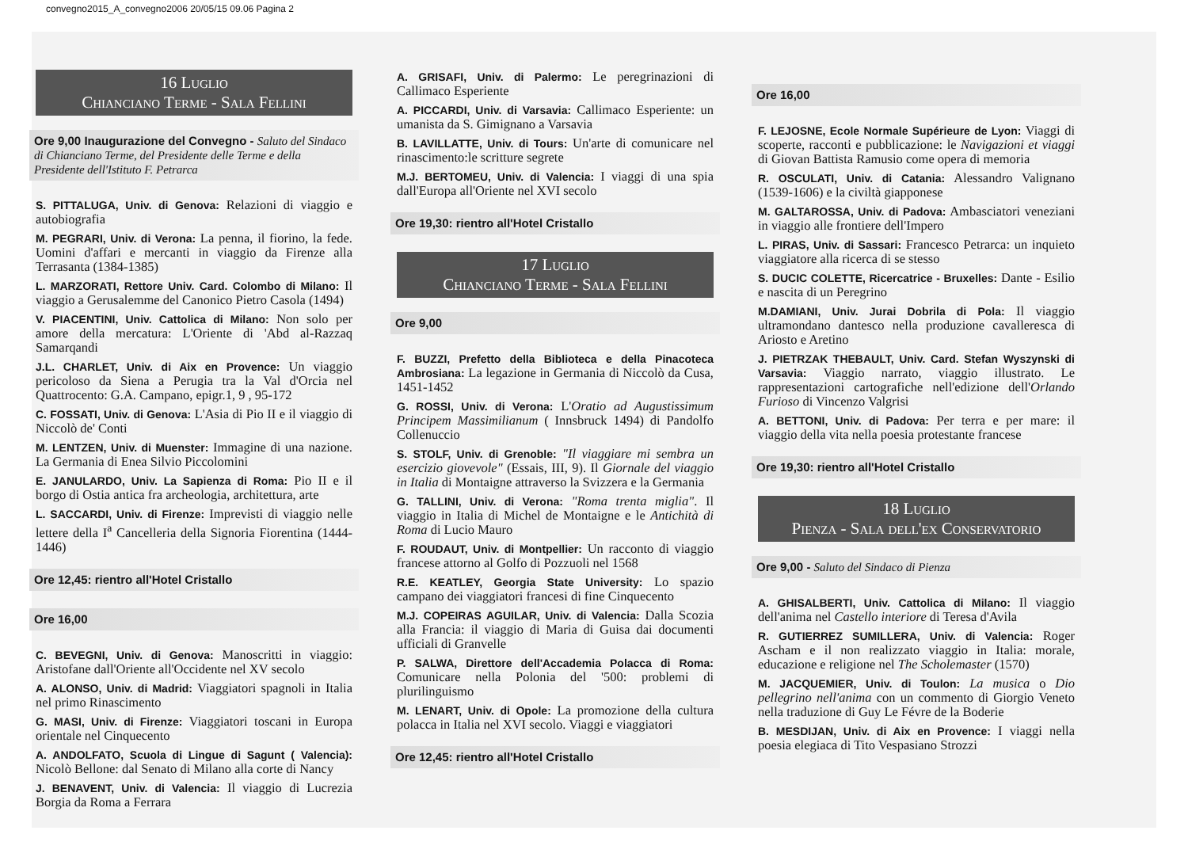convegno2015_A_convegno2006 20/05/15 09.06 Pagina 2
16 Luglio
Chianciano Terme - Sala Fellini
Ore 9,00 Inaugurazione del Convegno - Saluto del Sindaco di Chianciano Terme, del Presidente delle Terme e della Presidente dell'Istituto F. Petrarca
S. PITTALUGA, Univ. di Genova: Relazioni di viaggio e autobiografia
M. PEGRARI, Univ. di Verona: La penna, il fiorino, la fede. Uomini d'affari e mercanti in viaggio da Firenze alla Terrasanta (1384-1385)
L. MARZORATI, Rettore Univ. Card. Colombo di Milano: Il viaggio a Gerusalemme del Canonico Pietro Casola (1494)
V. PIACENTINI, Univ. Cattolica di Milano: Non solo per amore della mercatura: L'Oriente di 'Abd al-Razzaq Samarqandi
J.L. CHARLET, Univ. di Aix en Provence: Un viaggio pericoloso da Siena a Perugia tra la Val d'Orcia nel Quattrocento: G.A. Campano, epigr.1, 9 , 95-172
C. FOSSATI, Univ. di Genova: L'Asia di Pio II e il viaggio di Niccolò de' Conti
M. LENTZEN, Univ. di Muenster: Immagine di una nazione. La Germania di Enea Silvio Piccolomini
E. JANULARDO, Univ. La Sapienza di Roma: Pio II e il borgo di Ostia antica fra archeologia, architettura, arte
L. SACCARDI, Univ. di Firenze: Imprevisti di viaggio nelle lettere della I<sup>a</sup> Cancelleria della Signoria Fiorentina (1444-1446)
Ore 12,45: rientro all'Hotel Cristallo
Ore 16,00
C. BEVEGNI, Univ. di Genova: Manoscritti in viaggio: Aristofane dall'Oriente all'Occidente nel XV secolo
A. ALONSO, Univ. di Madrid: Viaggiatori spagnoli in Italia nel primo Rinascimento
G. MASI, Univ. di Firenze: Viaggiatori toscani in Europa orientale nel Cinquecento
A. ANDOLFATO, Scuola di Lingue di Sagunt ( Valencia): Nicolò Bellone: dal Senato di Milano alla corte di Nancy
J. BENAVENT, Univ. di Valencia: Il viaggio di Lucrezia Borgia da Roma a Ferrara
A. GRISAFI, Univ. di Palermo: Le peregrinazioni di Callimaco Esperiente
A. PICCARDI, Univ. di Varsavia: Callimaco Esperiente: un umanista da S. Gimignano a Varsavia
B. LAVILLATTE, Univ. di Tours: Un'arte di comunicare nel rinascimento:le scritture segrete
M.J. BERTOMEU, Univ. di Valencia: I viaggi di una spia dall'Europa all'Oriente nel XVI secolo
Ore 19,30: rientro all'Hotel Cristallo
17 Luglio
Chianciano Terme - Sala Fellini
Ore 9,00
F. BUZZI, Prefetto della Biblioteca e della Pinacoteca Ambrosiana: La legazione in Germania di Niccolò da Cusa, 1451-1452
G. ROSSI, Univ. di Verona: L'Oratio ad Augustissimum Principem Massimilianum ( Innsbruck 1494) di Pandolfo Collenuccio
S. STOLF, Univ. di Grenoble: "Il viaggiare mi sembra un esercizio giovevole" (Essais, III, 9). Il Giornale del viaggio in Italia di Montaigne attraverso la Svizzera e la Germania
G. TALLINI, Univ. di Verona: "Roma trenta miglia". Il viaggio in Italia di Michel de Montaigne e le Antichità di Roma di Lucio Mauro
F. ROUDAUT, Univ. di Montpellier: Un racconto di viaggio francese attorno al Golfo di Pozzuoli nel 1568
R.E. KEATLEY, Georgia State University: Lo spazio campano dei viaggiatori francesi di fine Cinquecento
M.J. COPEIRAS AGUILAR, Univ. di Valencia: Dalla Scozia alla Francia: il viaggio di Maria di Guisa dai documenti ufficiali di Granvelle
P. SALWA, Direttore dell'Accademia Polacca di Roma: Comunicare nella Polonia del '500: problemi di plurilinguismo
M. LENART, Univ. di Opole: La promozione della cultura polacca in Italia nel XVI secolo. Viaggi e viaggiatori
Ore 12,45: rientro all'Hotel Cristallo
Ore 16,00
F. LEJOSNE, Ecole Normale Supérieure de Lyon: Viaggi di scoperte, racconti e pubblicazione: le Navigazioni et viaggi di Giovan Battista Ramusio come opera di memoria
R. OSCULATI, Univ. di Catania: Alessandro Valignano (1539-1606) e la civiltà giapponese
M. GALTAROSSA, Univ. di Padova: Ambasciatori veneziani in viaggio alle frontiere dell'Impero
L. PIRAS, Univ. di Sassari: Francesco Petrarca: un inquieto viaggiatore alla ricerca di se stesso
S. DUCIC COLETTE, Ricercatrice - Bruxelles: Dante - Esilio e nascita di un Peregrino
M.DAMIANI, Univ. Jurai Dobrila di Pola: Il viaggio ultramondano dantesco nella produzione cavalleresca di Ariosto e Aretino
J. PIETRZAK THEBAULT, Univ. Card. Stefan Wyszynski di Varsavia: Viaggio narrato, viaggio illustrato. Le rappresentazioni cartografiche nell'edizione dell'Orlando Furioso di Vincenzo Valgrisi
A. BETTONI, Univ. di Padova: Per terra e per mare: il viaggio della vita nella poesia protestante francese
Ore 19,30: rientro all'Hotel Cristallo
18 Luglio
Pienza - Sala dell'ex Conservatorio
Ore 9,00 - Saluto del Sindaco di Pienza
A. GHISALBERTI, Univ. Cattolica di Milano: Il viaggio dell'anima nel Castello interiore di Teresa d'Avila
R. GUTIERREZ SUMILLERA, Univ. di Valencia: Roger Ascham e il non realizzato viaggio in Italia: morale, educazione e religione nel The Scholemaster (1570)
M. JACQUEMIER, Univ. di Toulon: La musica o Dio pellegrino nell'anima con un commento di Giorgio Veneto nella traduzione di Guy Le Févre de la Boderie
B. MESDIJAN, Univ. di Aix en Provence: I viaggi nella poesia elegiaca di Tito Vespasiano Strozzi